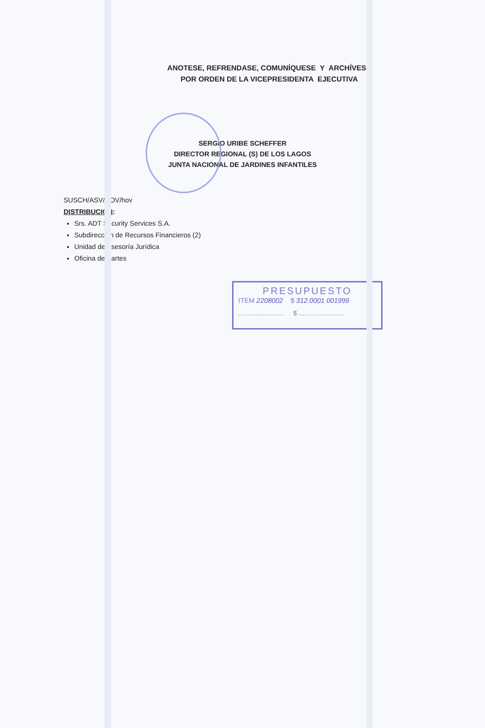ANOTESE, REFRENDASE, COMUNÍQUESE Y ARCHÍVESE
POR ORDEN DE LA VICEPRESIDENTA EJECUTIVA
SERGIO URIBE SCHEFFER
DIRECTOR REGIONAL (S) DE LOS LAGOS
JUNTA NACIONAL DE JARDINES INFANTILES
SUSCH/ASV/HOV/hov
DISTRIBUCION:
Srs. ADT Security Services S.A.
Subdirección de Recursos Financieros (2)
Unidad de Asesoría Jurídica
Oficina de Partes
PRESUPUESTO
ITEM 2208002 $ 312.0001 001999
........................ $ ........................